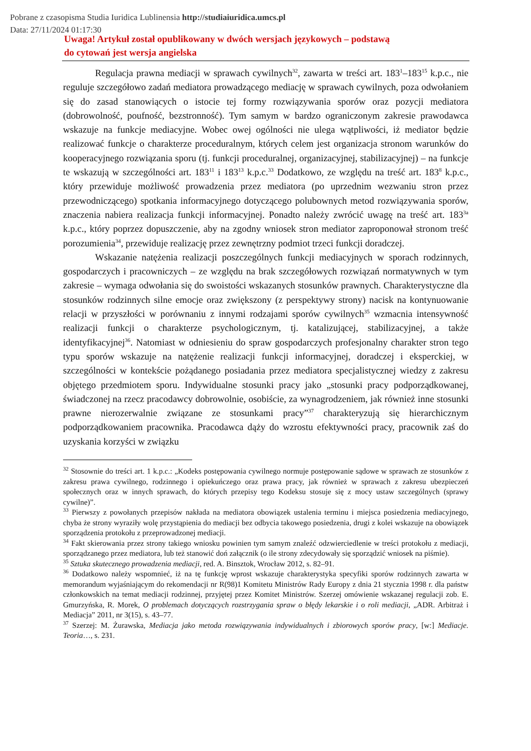Pobrane z czasopisma Studia Iuridica Lublinensia http://studiaiuridica.umcs.pl
Data: 27/11/2024 01:17:30
Uwaga! Artykuł został opublikowany w dwóch wersjach językowych – podstawą
do cytowań jest wersja angielska
Regulacja prawna mediacji w sprawach cywilnych<sup>32</sup>, zawarta w treści art. 183<sup>1</sup>–183<sup>15</sup> k.p.c., nie reguluje szczegółowo zadań mediatora prowadzącego mediację w sprawach cywilnych, poza odwołaniem się do zasad stanowiących o istocie tej formy rozwiązywania sporów oraz pozycji mediatora (dobrowolność, poufność, bezstronność). Tym samym w bardzo ograniczonym zakresie prawodawca wskazuje na funkcje mediacyjne. Wobec owej ogólności nie ulega wątpliwości, iż mediator będzie realizować funkcje o charakterze proceduralnym, których celem jest organizacja stronom warunków do kooperacyjnego rozwiązania sporu (tj. funkcji proceduralnej, organizacyjnej, stabilizacyjnej) – na funkcje te wskazują w szczególności art. 183<sup>11</sup> i 183<sup>13</sup> k.p.c.<sup>33</sup> Dodatkowo, ze względu na treść art. 183<sup>8</sup> k.p.c., który przewiduje możliwość prowadzenia przez mediatora (po uprzednim wezwaniu stron przez przewodniczącego) spotkania informacyjnego dotyczącego polubownych metod rozwiązywania sporów, znaczenia nabiera realizacja funkcji informacyjnej. Ponadto należy zwrócić uwagę na treść art. 183<sup>3a</sup> k.p.c., który poprzez dopuszczenie, aby na zgodny wniosek stron mediator zaproponował stronom treść porozumienia<sup>34</sup>, przewiduje realizację przez zewnętrzny podmiot trzeci funkcji doradczej.
Wskazanie natężenia realizacji poszczególnych funkcji mediacyjnych w sporach rodzinnych, gospodarczych i pracowniczych – ze względu na brak szczegółowych rozwiązań normatywnych w tym zakresie – wymaga odwołania się do swoistości wskazanych stosunków prawnych. Charakterystyczne dla stosunków rodzinnych silne emocje oraz zwiększony (z perspektywy strony) nacisk na kontynuowanie relacji w przyszłości w porównaniu z innymi rodzajami sporów cywilnych<sup>35</sup> wzmacnia intensywność realizacji funkcji o charakterze psychologicznym, tj. katalizującej, stabilizacyjnej, a także identyfikacyjnej<sup>36</sup>. Natomiast w odniesieniu do spraw gospodarczych profesjonalny charakter stron tego typu sporów wskazuje na natężenie realizacji funkcji informacyjnej, doradczej i eksperckiej, w szczególności w kontekście pożądanego posiadania przez mediatora specjalistycznej wiedzy z zakresu objętego przedmiotem sporu. Indywidualne stosunki pracy jako „stosunki pracy podporządkowanej, świadczonej na rzecz pracodawcy dobrowolnie, osobiście, za wynagrodzeniem, jak również inne stosunki prawne nierozerwalnie związane ze stosunkami pracy”<sup>37</sup> charakteryzują się hierarchicznym podporządkowaniem pracownika. Pracodawca dąży do wzrostu efektywności pracy, pracownik zaś do uzyskania korzyści w związku
<sup>32</sup> Stosownie do treści art. 1 k.p.c.: „Kodeks postępowania cywilnego normuje postępowanie sądowe w sprawach ze stosunków z zakresu prawa cywilnego, rodzinnego i opiekuńczego oraz prawa pracy, jak również w sprawach z zakresu ubezpieczeń społecznych oraz w innych sprawach, do których przepisy tego Kodeksu stosuje się z mocy ustaw szczególnych (sprawy cywilne)”.
<sup>33</sup> Pierwszy z powołanych przepisów nakłada na mediatora obowiązek ustalenia terminu i miejsca posiedzenia mediacyjnego, chyba że strony wyraziły wolę przystąpienia do mediacji bez odbycia takowego posiedzenia, drugi z kolei wskazuje na obowiązek sporządzenia protokołu z przeprowadzonej mediacji.
<sup>34</sup> Fakt skierowania przez strony takiego wniosku powinien tym samym znaleźć odzwierciedlenie w treści protokołu z mediacji, sporządzanego przez mediatora, lub też stanowić doń załącznik (o ile strony zdecydowały się sporządzić wniosek na piśmie).
<sup>35</sup> Sztuka skutecznego prowadzenia mediacji, red. A. Binsztok, Wrocław 2012, s. 82–91.
<sup>36</sup> Dodatkowo należy wspomnieć, iż na tę funkcję wprost wskazuje charakterystyka specyfiki sporów rodzinnych zawarta w memorandum wyjaśniającym do rekomendacji nr R(98)1 Komitetu Ministrów Rady Europy z dnia 21 stycznia 1998 r. dla państw członkowskich na temat mediacji rodzinnej, przyjętej przez Komitet Ministrów. Szerzej omówienie wskazanej regulacji zob. E. Gmurzyńska, R. Morek, O problemach dotyczących rozstrzygania spraw o błędy lekarskie i o roli mediacji, „ADR. Arbitraż i Mediacja” 2011, nr 3(15), s. 43–77.
<sup>37</sup> Szerzej: M. Żurawska, Mediacja jako metoda rozwiązywania indywidualnych i zbiorowych sporów pracy, [w:] Mediacje. Teoria…, s. 231.